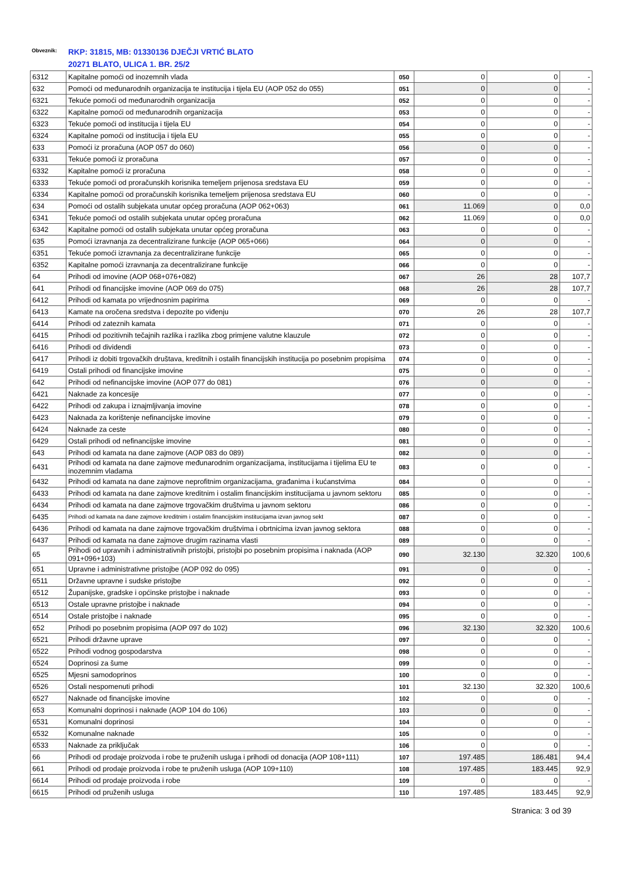Obveznik:
RKP: 31815, MB: 01330136 DJEČJI VRTIĆ BLATO
20271 BLATO, ULICA 1. BR. 25/2
| 6312 | Kapitalne pomoći od inozemnih vlada | 050 | 0 | 0 | - |
| 632 | Pomoći od međunarodnih organizacija te institucija i tijela EU (AOP 052 do 055) | 051 | 0 | 0 | - |
| 6321 | Tekuće pomoći od međunarodnih organizacija | 052 | 0 | 0 | - |
| 6322 | Kapitalne pomoći od međunarodnih organizacija | 053 | 0 | 0 | - |
| 6323 | Tekuće pomoći od institucija i tijela EU | 054 | 0 | 0 | - |
| 6324 | Kapitalne pomoći od institucija i tijela EU | 055 | 0 | 0 | - |
| 633 | Pomoći iz proračuna (AOP 057 do 060) | 056 | 0 | 0 | - |
| 6331 | Tekuće pomoći iz proračuna | 057 | 0 | 0 | - |
| 6332 | Kapitalne pomoći iz proračuna | 058 | 0 | 0 | - |
| 6333 | Tekuće pomoći od proračunskih korisnika temeljem prijenosa sredstava EU | 059 | 0 | 0 | - |
| 6334 | Kapitalne pomoći od proračunskih korisnika temeljem prijenosa sredstava EU | 060 | 0 | 0 | - |
| 634 | Pomoći od ostalih subjekata unutar općeg proračuna (AOP 062+063) | 061 | 11.069 | 0 | 0,0 |
| 6341 | Tekuće pomoći od ostalih subjekata unutar općeg proračuna | 062 | 11.069 | 0 | 0,0 |
| 6342 | Kapitalne pomoći od ostalih subjekata unutar općeg proračuna | 063 | 0 | 0 | - |
| 635 | Pomoći izravnanja za decentralizirane funkcije (AOP 065+066) | 064 | 0 | 0 | - |
| 6351 | Tekuće pomoći izravnanja za decentralizirane funkcije | 065 | 0 | 0 | - |
| 6352 | Kapitalne pomoći izravnanja za decentralizirane funkcije | 066 | 0 | 0 | - |
| 64 | Prihodi od imovine (AOP 068+076+082) | 067 | 26 | 28 | 107,7 |
| 641 | Prihodi od financijske imovine (AOP 069 do 075) | 068 | 26 | 28 | 107,7 |
| 6412 | Prihodi od kamata po vrijednosnim papirima | 069 | 0 | 0 | - |
| 6413 | Kamate na oročena sredstva i depozite po viđenju | 070 | 26 | 28 | 107,7 |
| 6414 | Prihodi od zateznih kamata | 071 | 0 | 0 | - |
| 6415 | Prihodi od pozitivnih tečajnih razlika i razlika zbog primjene valutne klauzule | 072 | 0 | 0 | - |
| 6416 | Prihodi od dividendi | 073 | 0 | 0 | - |
| 6417 | Prihodi iz dobiti trgovačkih društava, kreditnih i ostalih financijskih institucija po posebnim propisima | 074 | 0 | 0 | - |
| 6419 | Ostali prihodi od financijske imovine | 075 | 0 | 0 | - |
| 642 | Prihodi od nefinancijske imovine (AOP 077 do 081) | 076 | 0 | 0 | - |
| 6421 | Naknade za koncesije | 077 | 0 | 0 | - |
| 6422 | Prihodi od zakupa i iznajmljivanja imovine | 078 | 0 | 0 | - |
| 6423 | Naknada za korištenje nefinancijske imovine | 079 | 0 | 0 | - |
| 6424 | Naknade za ceste | 080 | 0 | 0 | - |
| 6429 | Ostali prihodi od nefinancijske imovine | 081 | 0 | 0 | - |
| 643 | Prihodi od kamata na dane zajmove (AOP 083 do 089) | 082 | 0 | 0 | - |
| 6431 | Prihodi od kamata na dane zajmove međunarodnim organizacijama, institucijama i tijelima EU te inozemnim vladama | 083 | 0 | 0 | - |
| 6432 | Prihodi od kamata na dane zajmove neprofitnim organizacijama, građanima i kućanstvima | 084 | 0 | 0 | - |
| 6433 | Prihodi od kamata na dane zajmove kreditnim i ostalim financijskim institucijama u javnom sektoru | 085 | 0 | 0 | - |
| 6434 | Prihodi od kamata na dane zajmove trgovačkim društvima u javnom sektoru | 086 | 0 | 0 | - |
| 6435 | Prihodi od kamata na dane zajmove kreditnim i ostalim financijskim institucijama izvan javnog sekt | 087 | 0 | 0 | - |
| 6436 | Prihodi od kamata na dane zajmove trgovačkim društvima i obrtnicima izvan javnog sektora | 088 | 0 | 0 | - |
| 6437 | Prihodi od kamata na dane zajmove drugim razinama vlasti | 089 | 0 | 0 | - |
| 65 | Prihodi od upravnih i administrativnih pristojbi, pristojbi po posebnim propisima i naknada (AOP 091+096+103) | 090 | 32.130 | 32.320 | 100,6 |
| 651 | Upravne i administrativne pristojbe (AOP 092 do 095) | 091 | 0 | 0 | - |
| 6511 | Državne upravne i sudske pristojbe | 092 | 0 | 0 | - |
| 6512 | Županijske, gradske i općinske pristojbe i naknade | 093 | 0 | 0 | - |
| 6513 | Ostale upravne pristojbe i naknade | 094 | 0 | 0 | - |
| 6514 | Ostale pristojbe i naknade | 095 | 0 | 0 | - |
| 652 | Prihodi po posebnim propisima (AOP 097 do 102) | 096 | 32.130 | 32.320 | 100,6 |
| 6521 | Prihodi državne uprave | 097 | 0 | 0 | - |
| 6522 | Prihodi vodnog gospodarstva | 098 | 0 | 0 | - |
| 6524 | Doprinosi za šume | 099 | 0 | 0 | - |
| 6525 | Mjesni samodoprinos | 100 | 0 | 0 | - |
| 6526 | Ostali nespomenuti prihodi | 101 | 32.130 | 32.320 | 100,6 |
| 6527 | Naknade od financijske imovine | 102 | 0 | 0 | - |
| 653 | Komunalni doprinosi i naknade (AOP 104 do 106) | 103 | 0 | 0 | - |
| 6531 | Komunalni doprinosi | 104 | 0 | 0 | - |
| 6532 | Komunalne naknade | 105 | 0 | 0 | - |
| 6533 | Naknade za priključak | 106 | 0 | 0 | - |
| 66 | Prihodi od prodaje proizvoda i robe te pruženih usluga i prihodi od donacija (AOP 108+111) | 107 | 197.485 | 186.481 | 94,4 |
| 661 | Prihodi od prodaje proizvoda i robe te pruženih usluga (AOP 109+110) | 108 | 197.485 | 183.445 | 92,9 |
| 6614 | Prihodi od prodaje proizvoda i robe | 109 | 0 | 0 | - |
| 6615 | Prihodi od pruženih usluga | 110 | 197.485 | 183.445 | 92,9 |
Stranica: 3 od 39